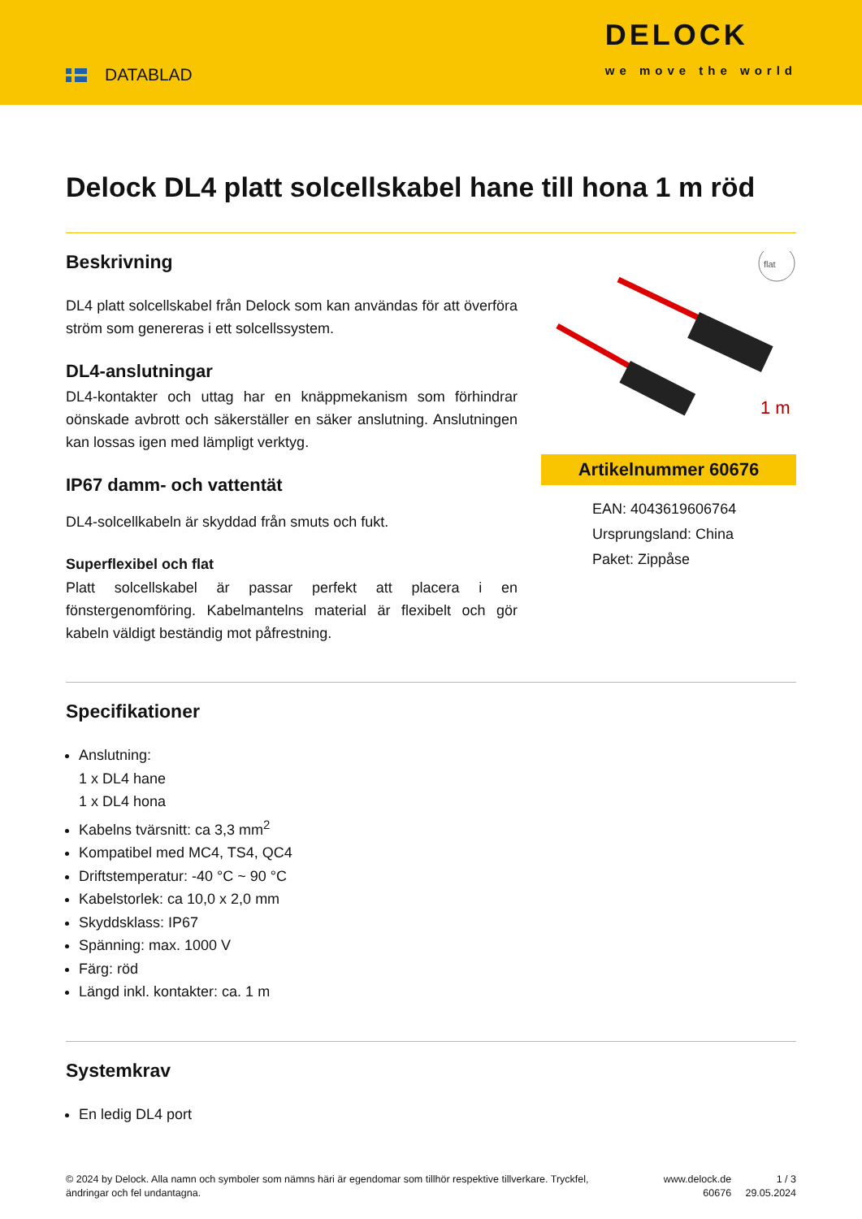DATABLAD
DELOCK
we move the world
Delock DL4 platt solcellskabel hane till hona 1 m röd
Beskrivning
DL4 platt solcellskabel från Delock som kan användas för att överföra ström som genereras i ett solcellssystem.
DL4-anslutningar
DL4-kontakter och uttag har en knäppmekanism som förhindrar oönskade avbrott och säkerställer en säker anslutning. Anslutningen kan lossas igen med lämpligt verktyg.
IP67 damm- och vattentät
DL4-solcellkabeln är skyddad från smuts och fukt.
Superflexibel och flat
Platt solcellskabel är passar perfekt att placera i en fönstergenomföring. Kabelmantelns material är flexibelt och gör kabeln väldigt beständig mot påfrestning.
flat
1 m
Artikelnummer 60676
EAN: 4043619606764
Ursprungsland: China
Paket: Zippåse
Specifikationer
Anslutning:
1 x DL4 hane
1 x DL4 hona
Kabelns tvärsnitt: ca 3,3 mm<sup>2</sup>
Kompatibel med MC4, TS4, QC4
Driftstemperatur: -40 °C ~ 90 °C
Kabelstorlek: ca 10,0 x 2,0 mm
Skyddsklass: IP67
Spänning: max. 1000 V
Färg: röd
Längd inkl. kontakter: ca. 1 m
Systemkrav
En ledig DL4 port
© 2024 by Delock. Alla namn och symboler som nämns häri är egendomar som tillhör respektive tillverkare. Tryckfel, ändringar och fel undantagna.
www.delock.de
60676
1 / 3
29.05.2024